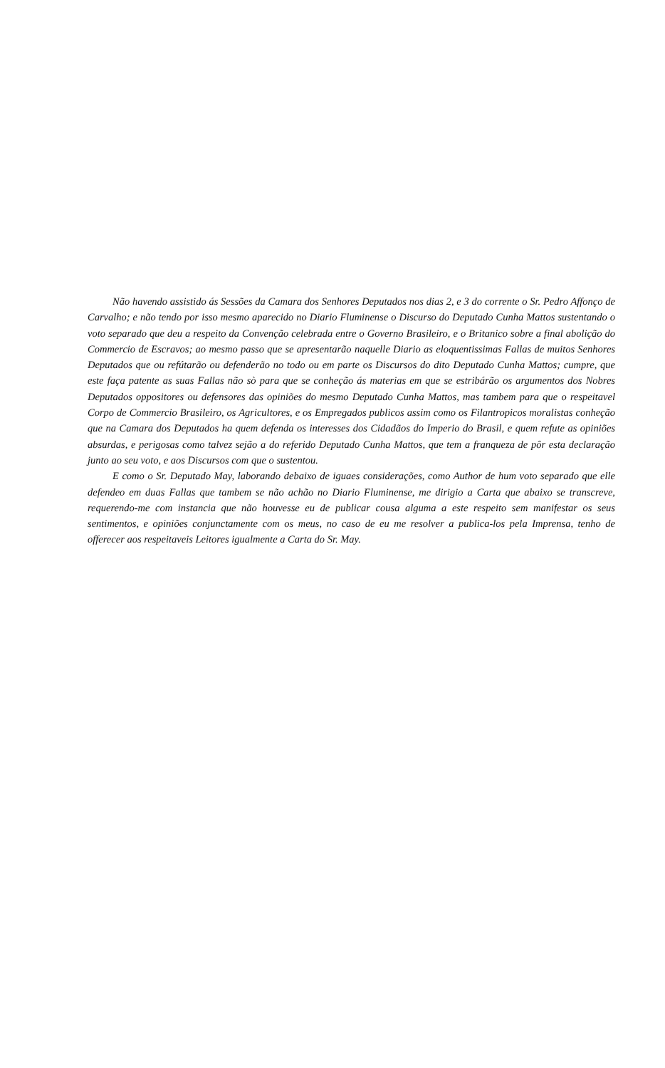Não havendo assistido ás Sessões da Camara dos Senhores Deputados nos dias 2, e 3 do corrente o Sr. Pedro Affonço de Carvalho; e não tendo por isso mesmo aparecido no Diario Fluminense o Discurso do Deputado Cunha Mattos sustentando o voto separado que deu a respeito da Convenção celebrada entre o Governo Brasileiro, e o Britanico sobre a final abolição do Commercio de Escravos; ao mesmo passo que se apresentarão naquelle Diario as eloquentissimas Fallas de muitos Senhores Deputados que ou refútarão ou defenderão no todo ou em parte os Discursos do dito Deputado Cunha Mattos; cumpre, que este faça patente as suas Fallas não sò para que se conheção ás materias em que se estribárão os argumentos dos Nobres Deputados oppositores ou defensores das opiniões do mesmo Deputado Cunha Mattos, mas tambem para que o respeitavel Corpo de Commercio Brasileiro, os Agricultores, e os Empregados publicos assim como os Filantropicos moralistas conheção que na Camara dos Deputados ha quem defenda os interesses dos Cidadãos do Imperio do Brasil, e quem refute as opiniões absurdas, e perigosas como talvez sejão a do referido Deputado Cunha Mattos, que tem a franqueza de pôr esta declaração junto ao seu voto, e aos Discursos com que o sustentou.
E como o Sr. Deputado May, laborando debaixo de iguaes considerações, como Author de hum voto separado que elle defendeo em duas Fallas que tambem se não achão no Diario Fluminense, me dirigio a Carta que abaixo se transcreve, requerendo-me com instancia que não houvesse eu de publicar cousa alguma a este respeito sem manifestar os seus sentimentos, e opiniões conjunctamente com os meus, no caso de eu me resolver a publica-los pela Imprensa, tenho de offerecer aos respeitaveis Leitores igualmente a Carta do Sr. May.